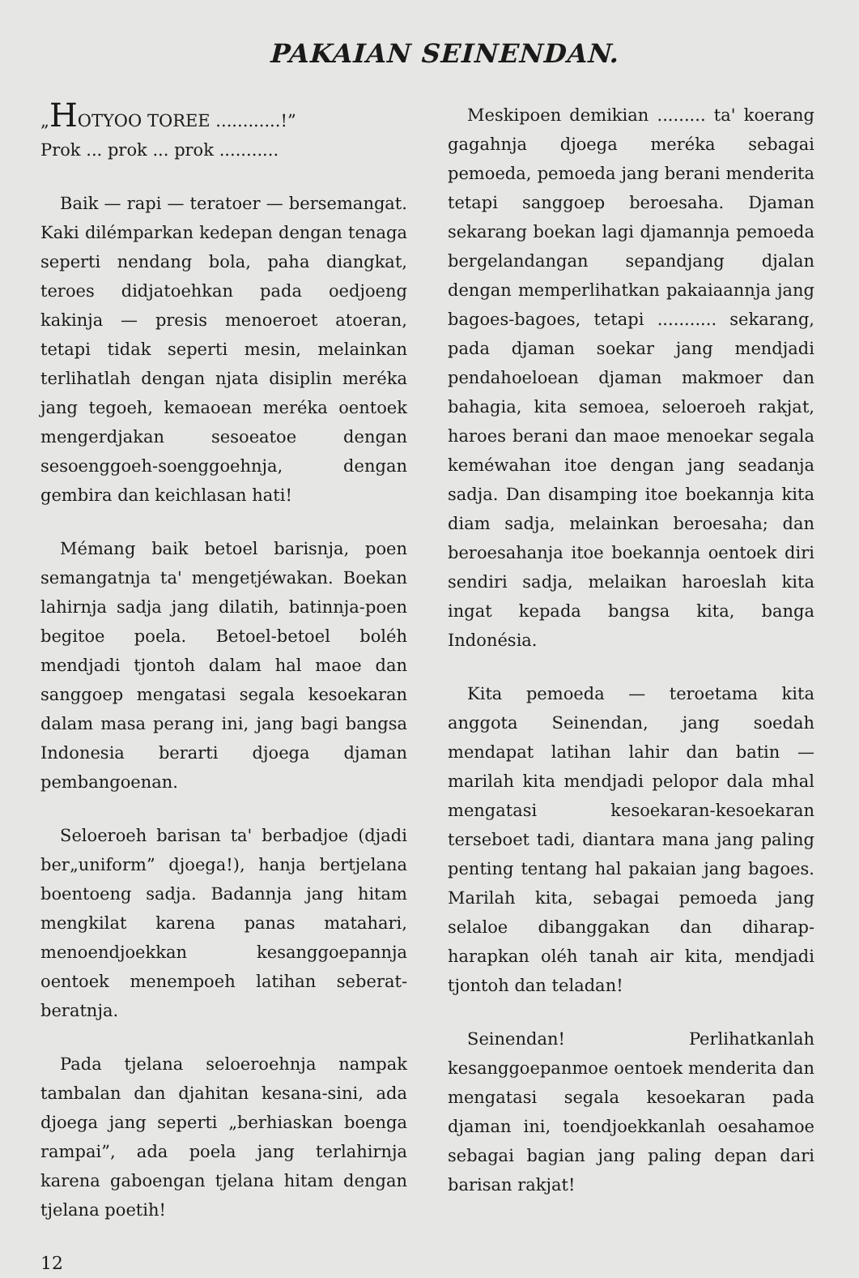PAKAIAN SEINENDAN.
„HOTYOO TOREE ............!”
Prok ... prok ... prok ...........
Baik — rapi — teratoer — bersemangat. Kaki dilémparkan kedepan dengan tenaga seperti nendang bola, paha diangkat, teroes didjatoehkan pada oedjoeng kakinja — presis menoeroet atoeran, tetapi tidak seperti mesin, melainkan terlihatlah dengan njata disiplin meréka jang tegoeh, kemaoean meréka oentoek mengerdjakan sesoeatoe dengan sesoenggoeh-soenggoehnja, dengan gembira dan keichlasan hati!
Mémang baik betoel barisnja, poen semangatnja ta' mengetjéwakan. Boekan lahirnja sadja jang dilatih, batinnja-poen begitoe poela. Betoel-betoel boléh mendjadi tjontoh dalam hal maoe dan sanggoep mengatasi segala kesoekaran dalam masa perang ini, jang bagi bangsa Indonesia berarti djoega djaman pembangoenan.
Seloeroeh barisan ta' berbadjoe (djadi ber„uniform” djoega!), hanja bertjelana boentoeng sadja. Badannja jang hitam mengkilat karena panas matahari, menoendjoekkan kesanggoepannja oentoek menempoeh latihan seberat-beratnja.
Pada tjelana seloeroehnja nampak tambalan dan djahitan kesana-sini, ada djoega jang seperti „berhiaskan boenga rampai”, ada poela jang terlahirnja karena gaboengan tjelana hitam dengan tjelana poetih!
12
Meskipoen demikian ......... ta' koerang gagahnja djoega meréka sebagai pemoeda, pemoeda jang berani menderita tetapi sanggoep beroesaha. Djaman sekarang boekan lagi djamannja pemoeda bergelandangan sepandjang djalan dengan memperlihatkan pakaiaannja jang bagoes-bagoes, tetapi ........... sekarang, pada djaman soekar jang mendjadi pendahoeloean djaman makmoer dan bahagia, kita semoea, seloeroeh rakjat, haroes berani dan maoe menoekar segala keméwahan itoe dengan jang seadanja sadja. Dan disamping itoe boekannja kita diam sadja, melainkan beroesaha; dan beroesahanja itoe boekannja oentoek diri sendiri sadja, melaikan haroeslah kita ingat kepada bangsa kita, banga Indonésia.
Kita pemoeda — teroetama kita anggota Seinendan, jang soedah mendapat latihan lahir dan batin — marilah kita mendjadi pelopor dala mhal mengatasi kesoekaran-kesoekaran terseboet tadi, diantara mana jang paling penting tentang hal pakaian jang bagoes. Marilah kita, sebagai pemoeda jang selaloe dibanggakan dan diharap-harapkan oléh tanah air kita, mendjadi tjontoh dan teladan!
Seinendan! Perlihatkanlah kesanggoepanmoe oentoek menderita dan mengatasi segala kesoekaran pada djaman ini, toendjoekkanlah oesahamoe sebagai bagian jang paling depan dari barisan rakjat!